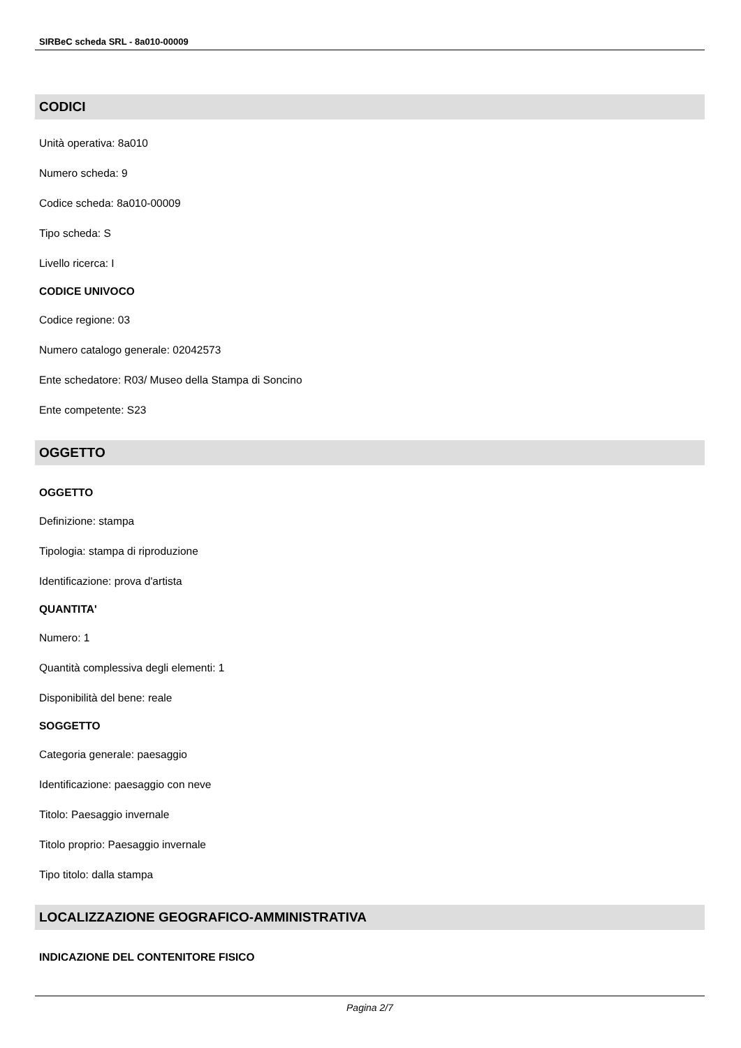SIRBeC scheda SRL - 8a010-00009
CODICI
Unità operativa: 8a010
Numero scheda: 9
Codice scheda: 8a010-00009
Tipo scheda: S
Livello ricerca: I
CODICE UNIVOCO
Codice regione: 03
Numero catalogo generale: 02042573
Ente schedatore: R03/ Museo della Stampa di Soncino
Ente competente: S23
OGGETTO
OGGETTO
Definizione: stampa
Tipologia: stampa di riproduzione
Identificazione: prova d'artista
QUANTITA'
Numero: 1
Quantità complessiva degli elementi: 1
Disponibilità del bene: reale
SOGGETTO
Categoria generale: paesaggio
Identificazione: paesaggio con neve
Titolo: Paesaggio invernale
Titolo proprio: Paesaggio invernale
Tipo titolo: dalla stampa
LOCALIZZAZIONE GEOGRAFICO-AMMINISTRATIVA
INDICAZIONE DEL CONTENITORE FISICO
Pagina 2/7